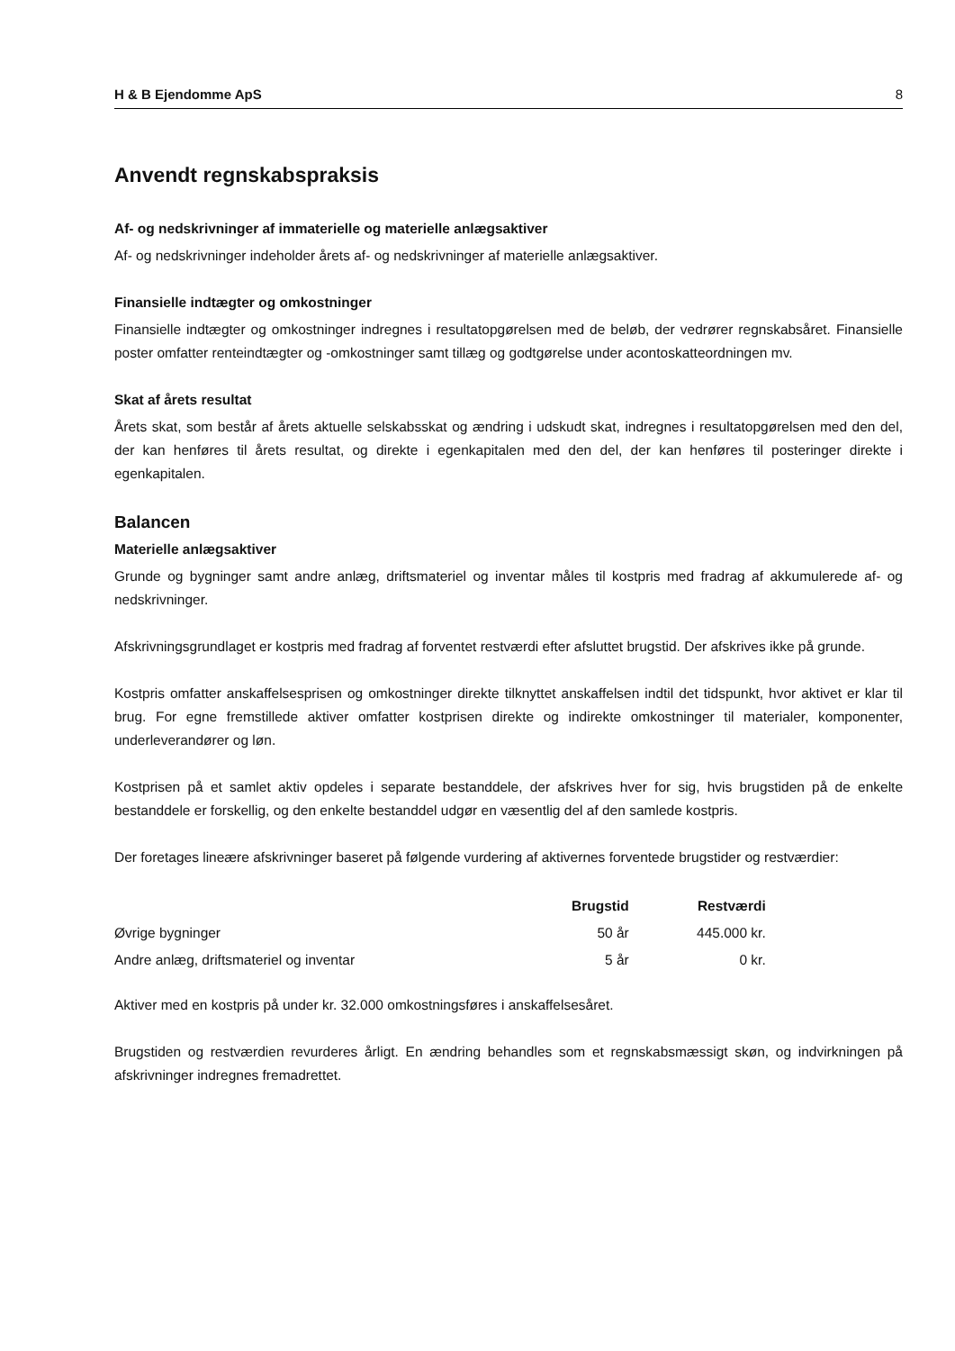H & B Ejendomme ApS 8
Anvendt regnskabspraksis
Af- og nedskrivninger af immaterielle og materielle anlægsaktiver
Af- og nedskrivninger indeholder årets af- og nedskrivninger af materielle anlægsaktiver.
Finansielle indtægter og omkostninger
Finansielle indtægter og omkostninger indregnes i resultatopgørelsen med de beløb, der vedrører regnskabsåret. Finansielle poster omfatter renteindtægter og -omkostninger samt tillæg og godtgørelse under acontoskatteordningen mv.
Skat af årets resultat
Årets skat, som består af årets aktuelle selskabsskat og ændring i udskudt skat, indregnes i resultatopgørelsen med den del, der kan henføres til årets resultat, og direkte i egenkapitalen med den del, der kan henføres til posteringer direkte i egenkapitalen.
Balancen
Materielle anlægsaktiver
Grunde og bygninger samt andre anlæg, driftsmateriel og inventar måles til kostpris med fradrag af akkumulerede af- og nedskrivninger.
Afskrivningsgrundlaget er kostpris med fradrag af forventet restværdi efter afsluttet brugstid. Der afskrives ikke på grunde.
Kostpris omfatter anskaffelsesprisen og omkostninger direkte tilknyttet anskaffelsen indtil det tidspunkt, hvor aktivet er klar til brug. For egne fremstillede aktiver omfatter kostprisen direkte og indirekte omkostninger til materialer, komponenter, underleverandører og løn.
Kostprisen på et samlet aktiv opdeles i separate bestanddele, der afskrives hver for sig, hvis brugstiden på de enkelte bestanddele er forskellig, og den enkelte bestanddel udgør en væsentlig del af den samlede kostpris.
Der foretages lineære afskrivninger baseret på følgende vurdering af aktivernes forventede brugstider og restværdier:
| | | Brugstid | Restværdi |
| --- | --- | --- | --- |
| Øvrige bygninger | | 50 år | 445.000 kr. |
| Andre anlæg, driftsmateriel og inventar | | 5 år | 0 kr. |
Aktiver med en kostpris på under kr. 32.000 omkostningsføres i anskaffelsesåret.
Brugstiden og restværdien revurderes årligt. En ændring behandles som et regnskabsmæssigt skøn, og indvirkningen på afskrivninger indregnes fremadrettet.